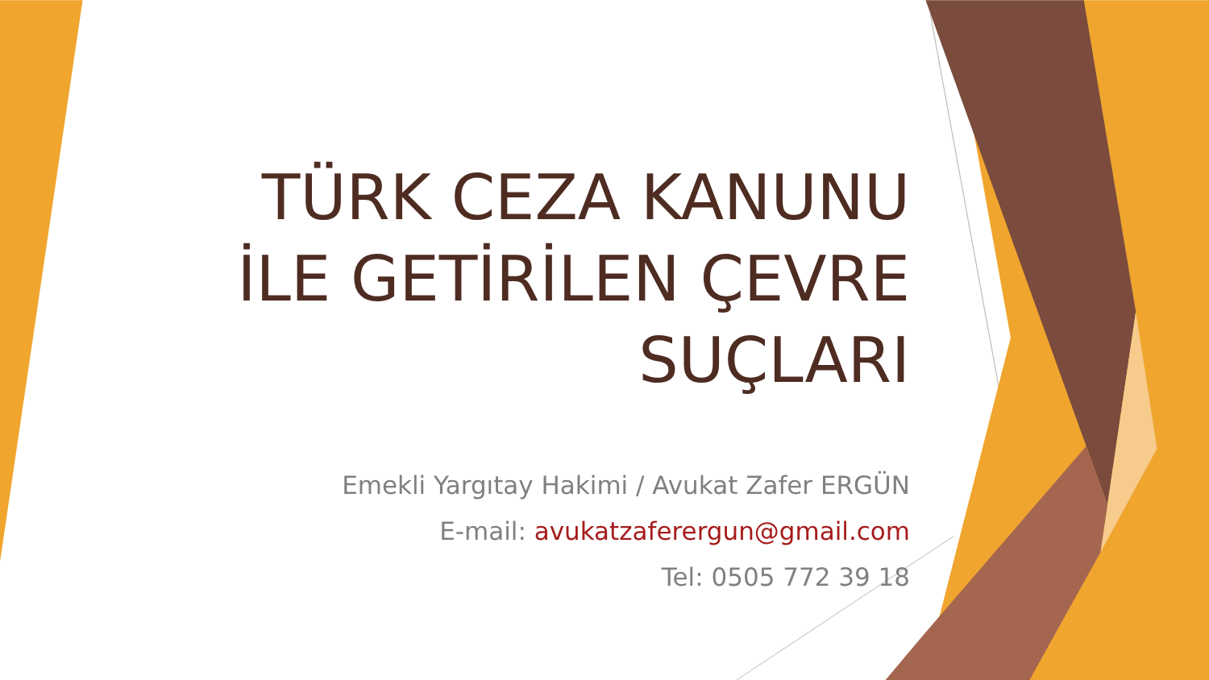TÜRK CEZA KANUNU İLE GETİRİLEN ÇEVRE SUÇLARI
Emekli Yargıtay Hakimi / Avukat Zafer ERGÜN
E-mail: avukatzaferergun@gmail.com
Tel: 0505 772 39 18